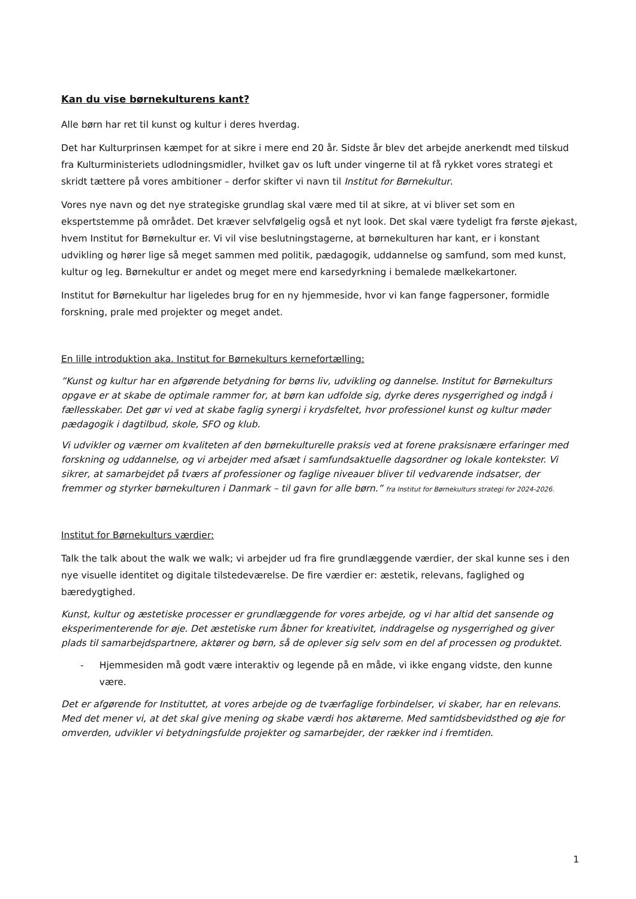Kan du vise børnekulturens kant?
Alle børn har ret til kunst og kultur i deres hverdag.
Det har Kulturprinsen kæmpet for at sikre i mere end 20 år. Sidste år blev det arbejde anerkendt med tilskud fra Kulturministeriets udlodningsmidler, hvilket gav os luft under vingerne til at få rykket vores strategi et skridt tættere på vores ambitioner – derfor skifter vi navn til Institut for Børnekultur.
Vores nye navn og det nye strategiske grundlag skal være med til at sikre, at vi bliver set som en ekspertstemme på området. Det kræver selvfølgelig også et nyt look. Det skal være tydeligt fra første øjekast, hvem Institut for Børnekultur er. Vi vil vise beslutningstagerne, at børnekulturen har kant, er i konstant udvikling og hører lige så meget sammen med politik, pædagogik, uddannelse og samfund, som med kunst, kultur og leg. Børnekultur er andet og meget mere end karsedyrkning i bemalede mælkekartoner.
Institut for Børnekultur har ligeledes brug for en ny hjemmeside, hvor vi kan fange fagpersoner, formidle forskning, prale med projekter og meget andet.
En lille introduktion aka. Institut for Børnekulturs kernefortælling:
”Kunst og kultur har en afgørende betydning for børns liv, udvikling og dannelse. Institut for Børnekulturs opgave er at skabe de optimale rammer for, at børn kan udfolde sig, dyrke deres nysgerrighed og indgå i fællesskaber. Det gør vi ved at skabe faglig synergi i krydsfeltet, hvor professionel kunst og kultur møder pædagogik i dagtilbud, skole, SFO og klub.
Vi udvikler og værner om kvaliteten af den børnekulturelle praksis ved at forene praksisnære erfaringer med forskning og uddannelse, og vi arbejder med afsæt i samfundsaktuelle dagsordner og lokale kontekster. Vi sikrer, at samarbejdet på tværs af professioner og faglige niveauer bliver til vedvarende indsatser, der fremmer og styrker børnekulturen i Danmark – til gavn for alle børn.” fra Institut for Børnekulturs strategi for 2024-2026.
Institut for Børnekulturs værdier:
Talk the talk about the walk we walk; vi arbejder ud fra fire grundlæggende værdier, der skal kunne ses i den nye visuelle identitet og digitale tilstedeværelse. De fire værdier er: æstetik, relevans, faglighed og bæredygtighed.
Kunst, kultur og æstetiske processer er grundlæggende for vores arbejde, og vi har altid det sansende og eksperimenterende for øje. Det æstetiske rum åbner for kreativitet, inddragelse og nysgerrighed og giver plads til samarbejdspartnere, aktører og børn, så de oplever sig selv som en del af processen og produktet.
- Hjemmesiden må godt være interaktiv og legende på en måde, vi ikke engang vidste, den kunne være.
Det er afgørende for Instituttet, at vores arbejde og de tværfaglige forbindelser, vi skaber, har en relevans. Med det mener vi, at det skal give mening og skabe værdi hos aktørerne. Med samtidsbevidsthed og øje for omverden, udvikler vi betydningsfulde projekter og samarbejder, der rækker ind i fremtiden.
1